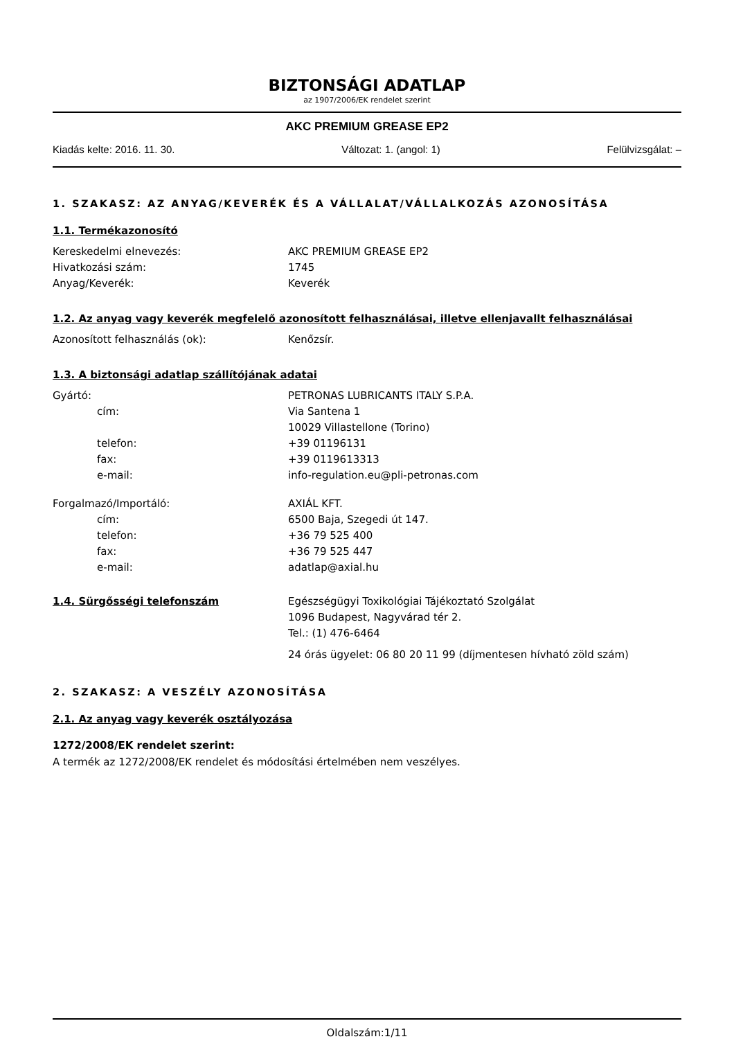BIZTONSÁGI ADATLAP
az 1907/2006/EK rendelet szerint
AKC PREMIUM GREASE EP2
Kiadás kelte: 2016. 11. 30. Változat: 1. (angol: 1) Felülvizsgálat: –
1. SZAKASZ: AZ ANYAG/KEVERÉK ÉS A VÁLLALAT/VÁLLALKOZÁS AZONOSÍTÁSA
1.1. Termékazonosító
Kereskedelmi elnevezés: AKC PREMIUM GREASE EP2
Hivatkozási szám: 1745
Anyag/Keverék: Keverék
1.2. Az anyag vagy keverék megfelelő azonosított felhasználásai, illetve ellenjavallt felhasználásai
Azonosított felhasználás (ok): Kenőzsír.
1.3. A biztonsági adatlap szállítójának adatai
Gyártó: PETRONAS LUBRICANTS ITALY S.P.A.
cím: Via Santena 1
10029 Villastellone (Torino)
telefon: +39 01196131
fax: +39 0119613313
e-mail: info-regulation.eu@pli-petronas.com
Forgalmazó/Importáló: AXIÁL KFT.
cím: 6500 Baja, Szegedi út 147.
telefon: +36 79 525 400
fax: +36 79 525 447
e-mail: adatlap@axial.hu
1.4. Sürgősségi telefonszám Egészségügyi Toxikológiai Tájékoztató Szolgálat
1096 Budapest, Nagyvárad tér 2.
Tel.: (1) 476-6464
24 órás ügyelet: 06 80 20 11 99 (díjmentesen hívható zöld szám)
2. SZAKASZ: A VESZÉLY AZONOSÍTÁSA
2.1. Az anyag vagy keverék osztályozása
1272/2008/EK rendelet szerint:
A termék az 1272/2008/EK rendelet és módosítási értelmében nem veszélyes.
Oldalszám:1/11